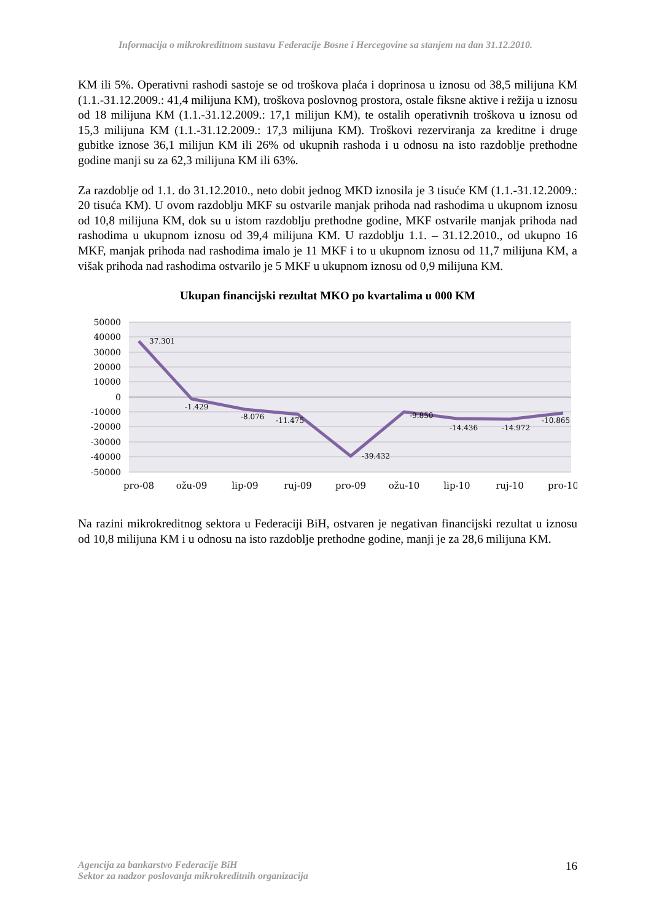Informacija o mikrokreditnom sustavu Federacije Bosne i Hercegovine sa stanjem na dan 31.12.2010.
KM ili 5%. Operativni rashodi sastoje se od troškova plaća i doprinosa u iznosu od 38,5 milijuna KM (1.1.-31.12.2009.: 41,4 milijuna KM), troškova poslovnog prostora, ostale fiksne aktive i režija u iznosu od 18 milijuna KM (1.1.-31.12.2009.: 17,1 milijun KM), te ostalih operativnih troškova u iznosu od 15,3 milijuna KM (1.1.-31.12.2009.: 17,3 milijuna KM). Troškovi rezerviranja za kreditne i druge gubitke iznose 36,1 milijun KM ili 26% od ukupnih rashoda i u odnosu na isto razdoblje prethodne godine manji su za 62,3 milijuna KM ili 63%.
Za razdoblje od 1.1. do 31.12.2010., neto dobit jednog MKD iznosila je 3 tisuće KM (1.1.-31.12.2009.: 20 tisuća KM). U ovom razdoblju MKF su ostvarile manjak prihoda nad rashodima u ukupnom iznosu od 10,8 milijuna KM, dok su u istom razdoblju prethodne godine, MKF ostvarile manjak prihoda nad rashodima u ukupnom iznosu od 39,4 milijuna KM. U razdoblju 1.1. – 31.12.2010., od ukupno 16 MKF, manjak prihoda nad rashodima imalo je 11 MKF i to u ukupnom iznosu od 11,7 milijuna KM, a višak prihoda nad rashodima ostvarilo je 5 MKF u ukupnom iznosu od 0,9 milijuna KM.
Ukupan financijski rezultat MKO po kvartalima u 000 KM
50000
40000
30000
20000
10000
0
-10000
-20000
-30000
-40000
-50000
37.301
-1.429
-8.076
-11.475
-39.432
-9.850
-14.436
-14.972
-10.865
pro-08
ožu-09
lip-09
ruj-09
pro-09
ožu-10
lip-10
ruj-10
pro-10
Na razini mikrokreditnog sektora u Federaciji BiH, ostvaren je negativan financijski rezultat u iznosu od 10,8 milijuna KM i u odnosu na isto razdoblje prethodne godine, manji je za 28,6 milijuna KM.
Agencija za bankarstvo Federacije BiH
Sektor za nadzor poslovanja mikrokreditnih organizacija
16